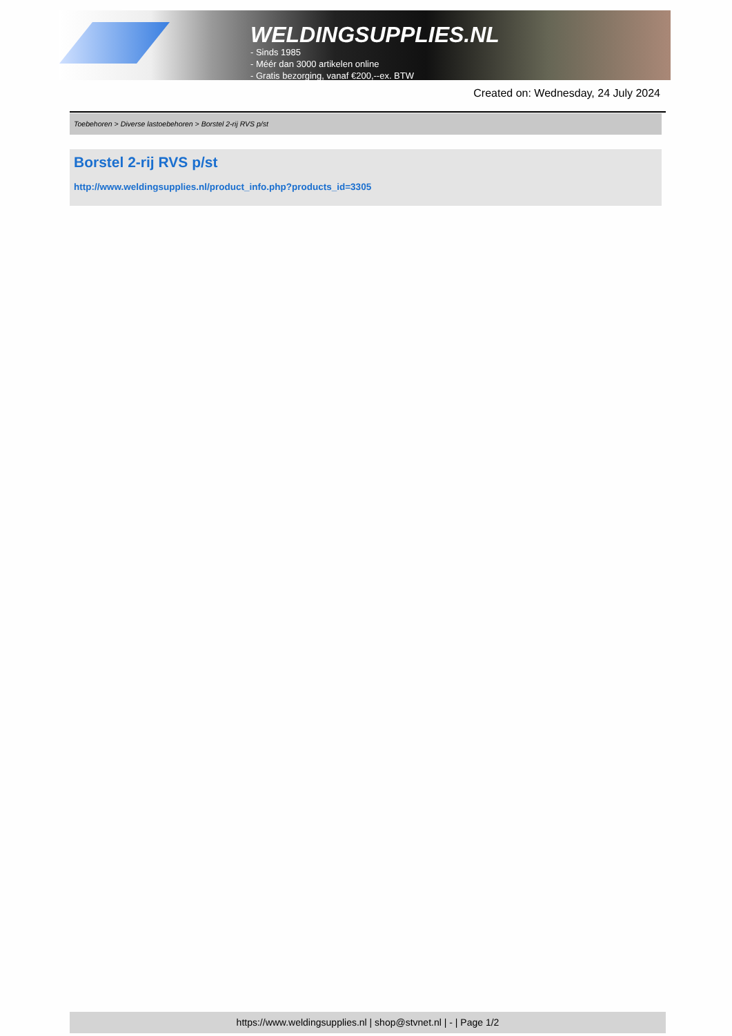WELDINGSUPPLIES.NL
- Sinds 1985
- Méér dan 3000 artikelen online
- Gratis bezorging, vanaf €200,--ex. BTW
Created on: Wednesday, 24 July 2024
Toebehoren > Diverse lastoebehoren > Borstel 2-rij RVS p/st
Borstel 2-rij RVS p/st
http://www.weldingsupplies.nl/product_info.php?products_id=3305
https://www.weldingsupplies.nl | shop@stvnet.nl | - | Page 1/2